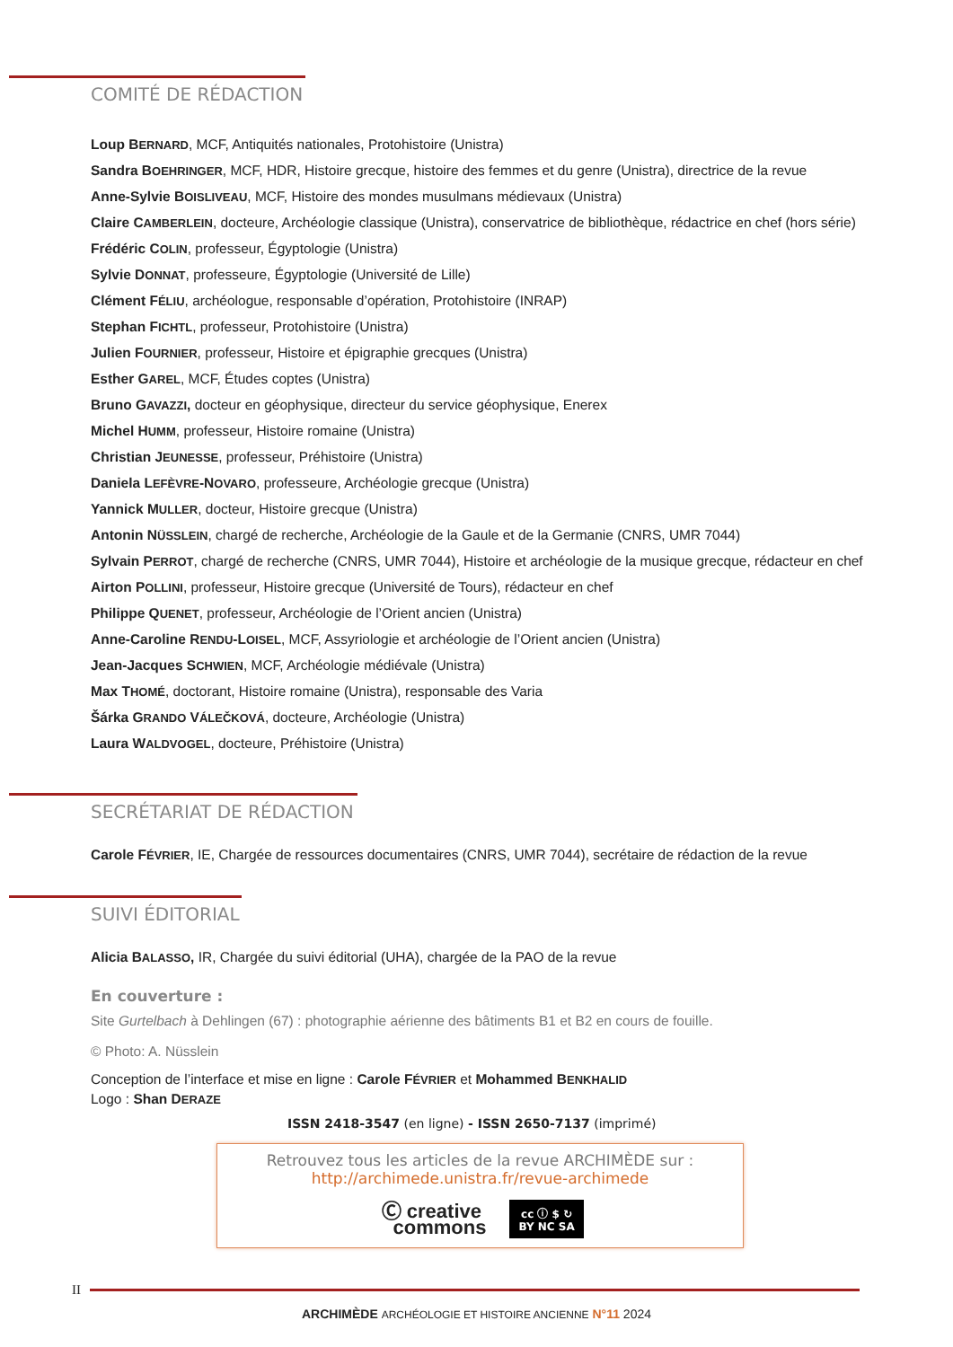COMITÉ DE RÉDACTION
Loup BERNARD, MCF, Antiquités nationales, Protohistoire (Unistra)
Sandra BOEHRINGER, MCF, HDR, Histoire grecque, histoire des femmes et du genre (Unistra), directrice de la revue
Anne-Sylvie BOISLIVEAU, MCF, Histoire des mondes musulmans médievaux (Unistra)
Claire CAMBERLEIN, docteure, Archéologie classique (Unistra), conservatrice de bibliothèque, rédactrice en chef (hors série)
Frédéric COLIN, professeur, Égyptologie (Unistra)
Sylvie DONNAT, professeure, Égyptologie (Université de Lille)
Clément FÉLIU, archéologue, responsable d’opération, Protohistoire (INRAP)
Stephan FICHTL, professeur, Protohistoire (Unistra)
Julien FOURNIER, professeur, Histoire et épigraphie grecques (Unistra)
Esther GAREL, MCF, Études coptes (Unistra)
Bruno GAVAZZI, docteur en géophysique, directeur du service géophysique, Enerex
Michel HUMM, professeur, Histoire romaine (Unistra)
Christian JEUNESSE, professeur, Préhistoire (Unistra)
Daniela LEFÈVRE-NOVARO, professeure, Archéologie grecque (Unistra)
Yannick MULLER, docteur, Histoire grecque (Unistra)
Antonin NÜSSLEIN, chargé de recherche, Archéologie de la Gaule et de la Germanie (CNRS, UMR 7044)
Sylvain PERROT, chargé de recherche (CNRS, UMR 7044), Histoire et archéologie de la musique grecque, rédacteur en chef
Airton POLLINI, professeur, Histoire grecque (Université de Tours), rédacteur en chef
Philippe QUENET, professeur, Archéologie de l’Orient ancien (Unistra)
Anne-Caroline RENDU-LOISEL, MCF, Assyriologie et archéologie de l’Orient ancien (Unistra)
Jean-Jacques SCHWIEN, MCF, Archéologie médiévale (Unistra)
Max THOMÉ, doctorant, Histoire romaine (Unistra), responsable des Varia
Šárka GRANDO VÁLEČKOVÁ, docteure, Archéologie (Unistra)
Laura WALDVOGEL, docteure, Préhistoire (Unistra)
SECRÉTARIAT DE RÉDACTION
Carole FÉVRIER, IE, Chargée de ressources documentaires (CNRS, UMR 7044), secrétaire de rédaction de la revue
SUIVI ÉDITORIAL
Alicia BALASSO, IR, Chargée du suivi éditorial (UHA), chargée de la PAO de la revue
En couverture :
Site Gurtelbach à Dehlingen (67) : photographie aérienne des bâtiments B1 et B2 en cours de fouille.
© Photo: A. Nüsslein
Conception de l’interface et mise en ligne : Carole FÉVRIER et Mohammed BENKHALID
Logo : Shan DERAZE
ISSN 2418-3547 (en ligne) - ISSN 2650-7137 (imprimé)
Retrouvez tous les articles de la revue ARCHIMÈDE sur :
http://archimede.unistra.fr/revue-archimede
Ⓒ creative
commons cc ⓘ $ ↻
BY NC SA
II
ARCHIMÈDE ARCHÉOLOGIE ET HISTOIRE ANCIENNE N°11 2024